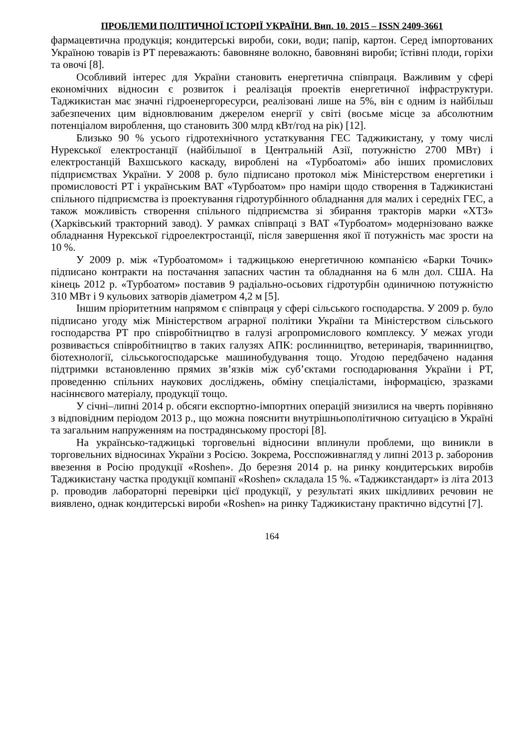ПРОБЛЕМИ ПОЛІТИЧНОЇ ІСТОРІЇ УКРАЇНИ. Вип. 10. 2015 – ISSN 2409-3661
фармацевтична продукція; кондитерські вироби, соки, води; папір, картон. Серед імпортованих Україною товарів із РТ переважають: бавовняне волокно, бавовняні вироби; їстівні плоди, горіхи та овочі [8].
Особливий інтерес для України становить енергетична співпраця. Важливим у сфері економічних відносин є розвиток і реалізація проектів енергетичної інфраструктури. Таджикистан має значні гідроенергоресурси, реалізовані лише на 5%, він є одним із найбільш забезпечених цим відновлюваним джерелом енергії у світі (восьме місце за абсолютним потенціалом вироблення, що становить 300 млрд кВт/год на рік) [12].
Близько 90 % усього гідротехнічного устаткування ГЕС Таджикистану, у тому числі Нурекської електростанції (найбільшої в Центральній Азії, потужністю 2700 МВт) і електростанцій Вахшського каскаду, вироблені на «Турбоатомі» або інших промислових підприємствах України. У 2008 р. було підписано протокол між Міністерством енергетики і промисловості РТ і українським ВАТ «Турбоатом» про наміри щодо створення в Таджикистані спільного підприємства із проектування гідротурбінного обладнання для малих і середніх ГЕС, а також можливість створення спільного підприємства зі збирання тракторів марки «ХТЗ» (Харківський тракторний завод). У рамках співпраці з ВАТ «Турбоатом» модернізовано важке обладнання Нурекської гідроелектростанції, після завершення якої її потужність має зрости на 10 %.
У 2009 р. між «Турбоатомом» і таджицькою енергетичною компанією «Барки Точик» підписано контракти на постачання запасних частин та обладнання на 6 млн дол. США. На кінець 2012 р. «Турбоатом» поставив 9 радіально-осьових гідротурбін одиничною потужністю 310 МВт і 9 кульових затворів діаметром 4,2 м [5].
Іншим пріоритетним напрямом є співпраця у сфері сільського господарства. У 2009 р. було підписано угоду між Міністерством аграрної політики України та Міністерством сільського господарства РТ про співробітництво в галузі агропромислового комплексу. У межах угоди розвивається співробітництво в таких галузях АПК: рослинництво, ветеринарія, тваринництво, біотехнології, сільськогосподарське машинобудування тощо. Угодою передбачено надання підтримки встановленню прямих зв’язків між суб’єктами господарювання України і РТ, проведенню спільних наукових досліджень, обміну спеціалістами, інформацією, зразками насіннєвого матеріалу, продукції тощо.
У січні–липні 2014 р. обсяги експортно-імпортних операцій знизилися на чверть порівняно з відповідним періодом 2013 р., що можна пояснити внутрішньополітичною ситуацією в Україні та загальним напруженням на пострадянському просторі [8].
На українсько-таджицькі торговельні відносини вплинули проблеми, що виникли в торговельних відносинах України з Росією. Зокрема, Росспоживнагляд у липні 2013 р. заборонив ввезення в Росію продукції «Roshen». До березня 2014 р. на ринку кондитерських виробів Таджикистану частка продукції компанії «Roshen» складала 15 %. «Таджикстандарт» із літа 2013 р. проводив лабораторні перевірки цієї продукції, у результаті яких шкідливих речовин не виявлено, однак кондитерські вироби «Roshen» на ринку Таджикистану практично відсутні [7].
164